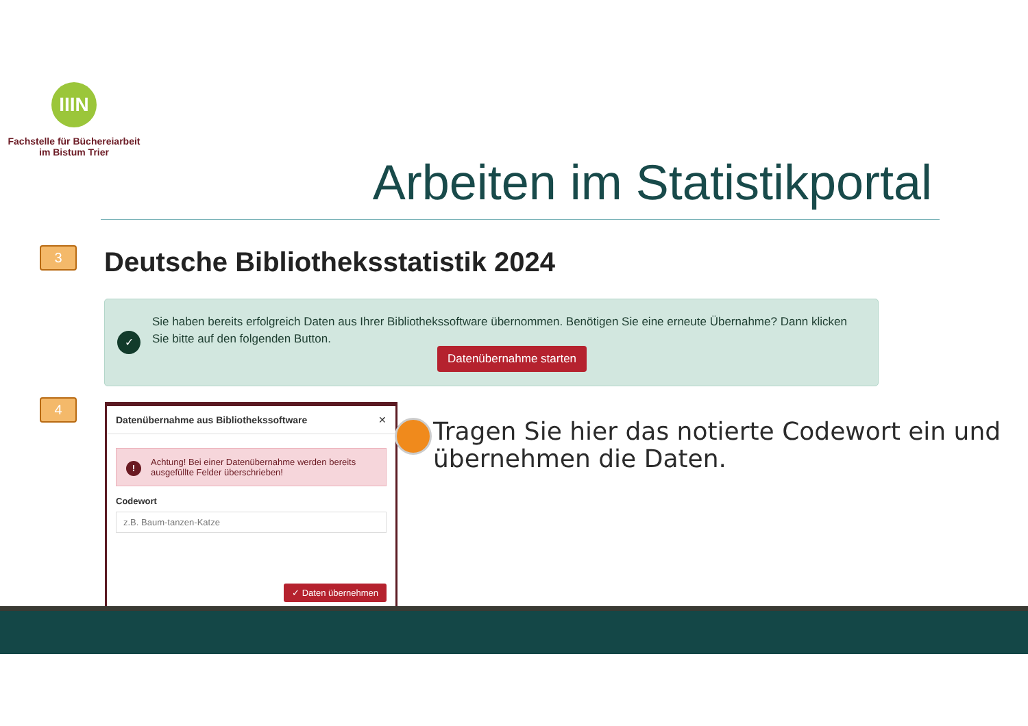IIIN
Fachstelle für Büchereiarbeit
im Bistum Trier
Arbeiten im Statistikportal
3
Deutsche Bibliotheksstatistik 2024
✓
Sie haben bereits erfolgreich Daten aus Ihrer Bibliothekssoftware übernommen. Benötigen Sie eine erneute Übernahme? Dann klicken Sie bitte auf den folgenden Button.
Datenübernahme starten
4
Datenübernahme aus Bibliothekssoftware ✕
! Achtung! Bei einer Datenübernahme werden bereits ausgefüllte Felder überschrieben!
Codewort
z.B. Baum-tanzen-Katze
✓ Daten übernehmen
Tragen Sie hier das notierte Codewort ein und übernehmen die Daten.